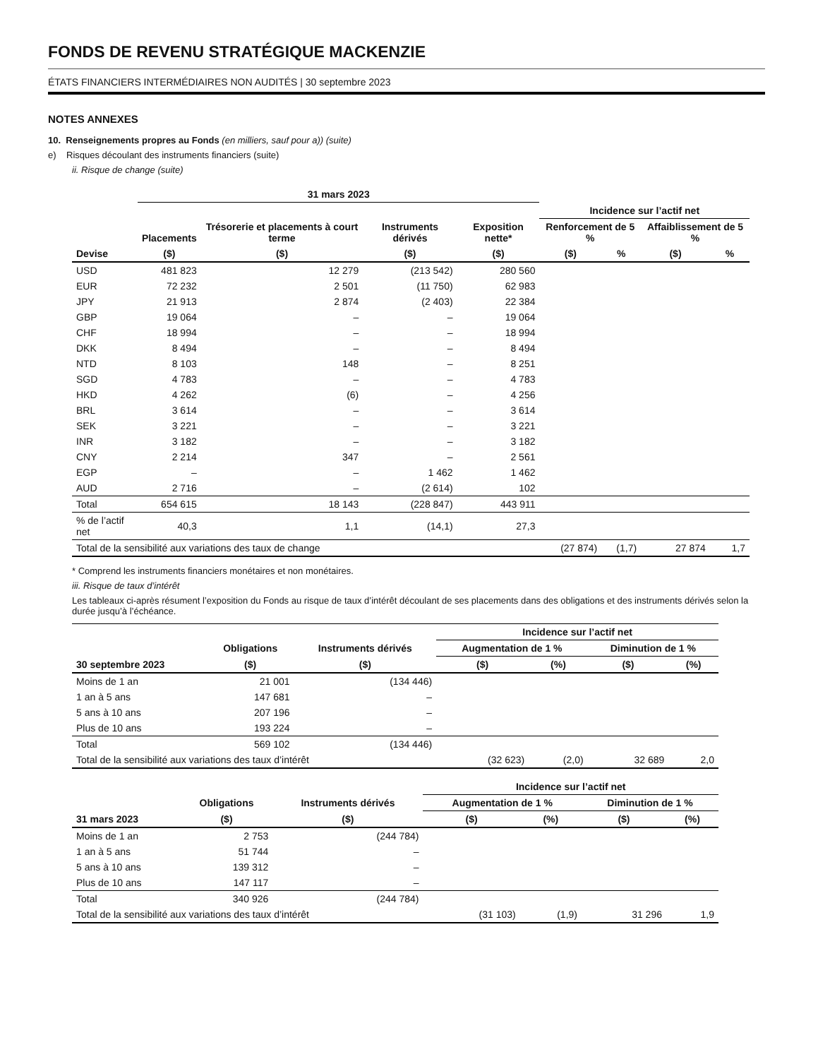FONDS DE REVENU STRATÉGIQUE MACKENZIE
ÉTATS FINANCIERS INTERMÉDIAIRES NON AUDITÉS | 30 septembre 2023
NOTES ANNEXES
10. Renseignements propres au Fonds (en milliers, sauf pour a)) (suite)
e) Risques découlant des instruments financiers (suite)
ii. Risque de change (suite)
| | 31 mars 2023 | | | | | | | |
| --- | --- | --- | --- | --- | --- | --- | --- | --- |
| | | | | | Incidence sur l’actif net | | | |
| | Placements | Trésorerie et placements à court terme | Instruments dérivés | Exposition nette* | Renforcement de 5 % | | Affaiblissement de 5 % | |
| Devise | ($) | ($) | ($) | ($) | ($) | % | ($) | % |
| USD | 481 823 | 12 279 | (213 542) | 280 560 | | | | |
| EUR | 72 232 | 2 501 | (11 750) | 62 983 | | | | |
| JPY | 21 913 | 2 874 | (2 403) | 22 384 | | | | |
| GBP | 19 064 | – | – | 19 064 | | | | |
| CHF | 18 994 | – | – | 18 994 | | | | |
| DKK | 8 494 | – | – | 8 494 | | | | |
| NTD | 8 103 | 148 | – | 8 251 | | | | |
| SGD | 4 783 | – | – | 4 783 | | | | |
| HKD | 4 262 | (6) | – | 4 256 | | | | |
| BRL | 3 614 | – | – | 3 614 | | | | |
| SEK | 3 221 | – | – | 3 221 | | | | |
| INR | 3 182 | – | – | 3 182 | | | | |
| CNY | 2 214 | 347 | – | 2 561 | | | | |
| EGP | – | – | 1 462 | 1 462 | | | | |
| AUD | 2 716 | – | (2 614) | 102 | | | | |
| Total | 654 615 | 18 143 | (228 847) | 443 911 | | | | |
| % de l’actif net | 40,3 | 1,1 | (14,1) | 27,3 | | | | |
| Total de la sensibilité aux variations des taux de change | | | | | (27 874) | (1,7) | 27 874 | 1,7 |
* Comprend les instruments financiers monétaires et non monétaires.
iii. Risque de taux d’intérêt
Les tableaux ci-après résument l’exposition du Fonds au risque de taux d’intérêt découlant de ses placements dans des obligations et des instruments dérivés selon la durée jusqu’à l’échéance.
| | | | Incidence sur l’actif net | | | |
| --- | --- | --- | --- | --- | --- | --- |
| | Obligations | Instruments dérivés | Augmentation de 1 % | | Diminution de 1 % | |
| 30 septembre 2023 | ($) | ($) | ($) | (%) | ($) | (%) |
| Moins de 1 an | 21 001 | (134 446) | | | | |
| 1 an à 5 ans | 147 681 | – | | | | |
| 5 ans à 10 ans | 207 196 | – | | | | |
| Plus de 10 ans | 193 224 | – | | | | |
| Total | 569 102 | (134 446) | | | | |
| Total de la sensibilité aux variations des taux d’intérêt | | | (32 623) | (2,0) | 32 689 | 2,0 |
| | | | Incidence sur l’actif net | | | |
| --- | --- | --- | --- | --- | --- | --- |
| | Obligations | Instruments dérivés | Augmentation de 1 % | | Diminution de 1 % | |
| 31 mars 2023 | ($) | ($) | ($) | (%) | ($) | (%) |
| Moins de 1 an | 2 753 | (244 784) | | | | |
| 1 an à 5 ans | 51 744 | – | | | | |
| 5 ans à 10 ans | 139 312 | – | | | | |
| Plus de 10 ans | 147 117 | – | | | | |
| Total | 340 926 | (244 784) | | | | |
| Total de la sensibilité aux variations des taux d’intérêt | | | (31 103) | (1,9) | 31 296 | 1,9 |